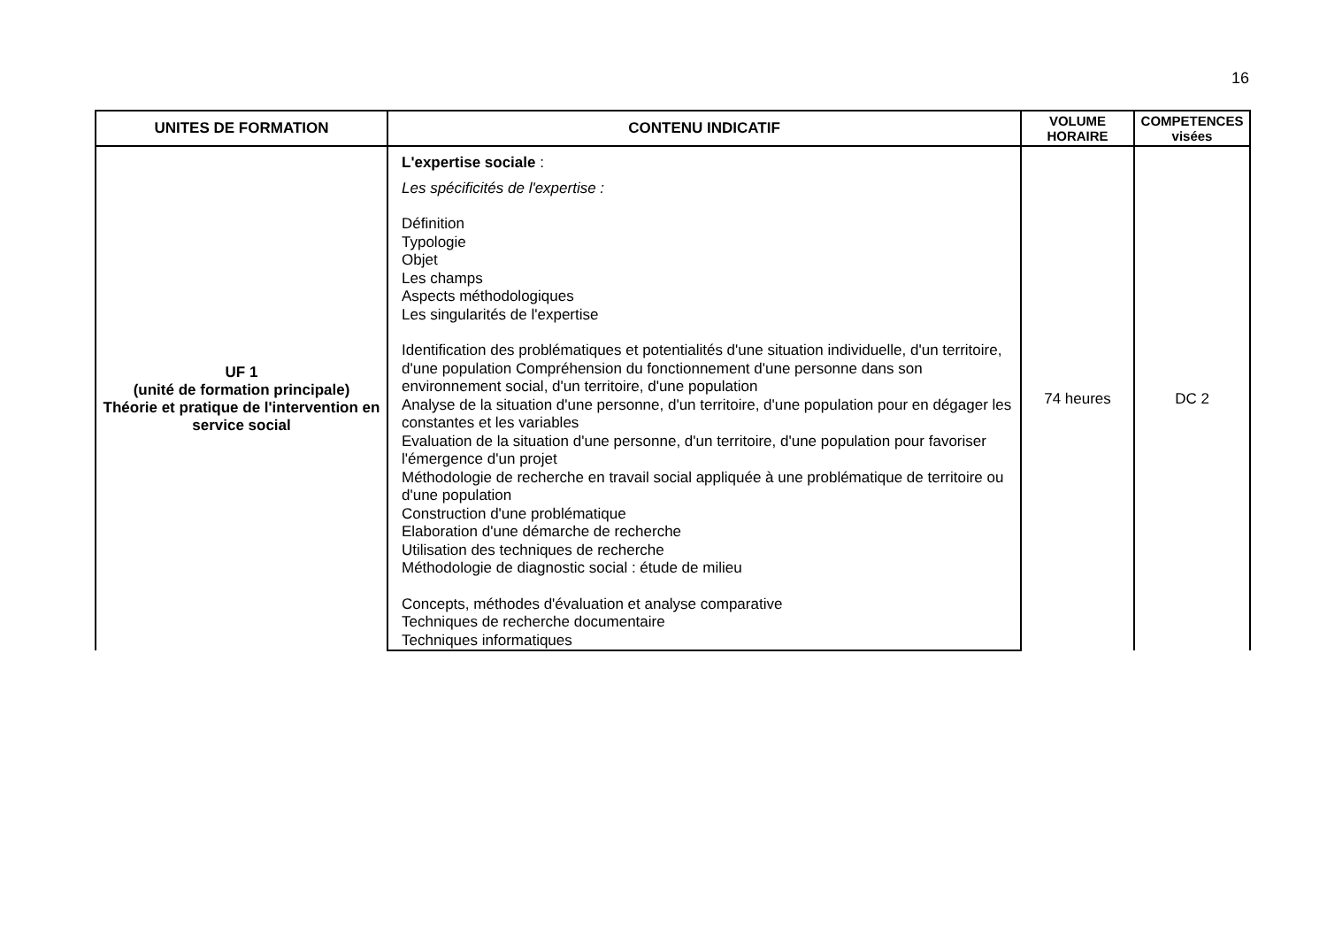16
| UNITES DE FORMATION | CONTENU INDICATIF | VOLUME HORAIRE | COMPETENCES visées |
| --- | --- | --- | --- |
| UF 1 (unité de formation principale) Théorie et pratique de l'intervention en service social | L'expertise sociale : Les spécificités de l'expertise : Définition Typologie Objet Les champs Aspects méthodologiques Les singularités de l'expertise Identification des problématiques et potentialités d'une situation individuelle, d'un territoire, d'une population Compréhension du fonctionnement d'une personne dans son environnement social, d'un territoire, d'une population Analyse de la situation d'une personne, d'un territoire, d'une population pour en dégager les constantes et les variables Evaluation de la situation d'une personne, d'un territoire, d'une population pour favoriser l'émergence d'un projet Méthodologie de recherche en travail social appliquée à une problématique de territoire ou d'une population Construction d'une problématique Elaboration d'une démarche de recherche Utilisation des techniques de recherche Méthodologie de diagnostic social : étude de milieu Concepts, méthodes d'évaluation et analyse comparative Techniques de recherche documentaire Techniques informatiques | 74 heures | DC 2 |